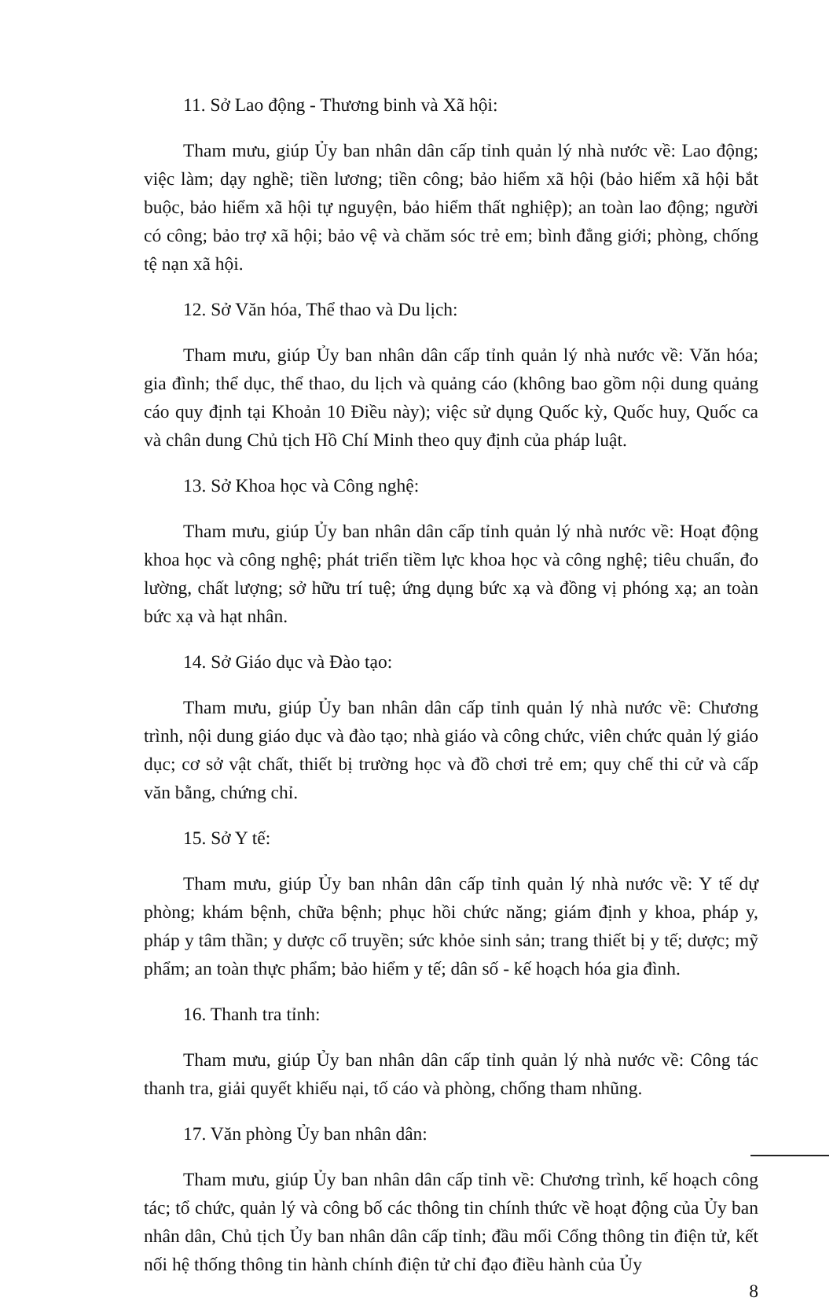11. Sở Lao động - Thương binh và Xã hội:
Tham mưu, giúp Ủy ban nhân dân cấp tỉnh quản lý nhà nước về: Lao động; việc làm; dạy nghề; tiền lương; tiền công; bảo hiểm xã hội (bảo hiểm xã hội bắt buộc, bảo hiểm xã hội tự nguyện, bảo hiểm thất nghiệp); an toàn lao động; người có công; bảo trợ xã hội; bảo vệ và chăm sóc trẻ em; bình đẳng giới; phòng, chống tệ nạn xã hội.
12. Sở Văn hóa, Thể thao và Du lịch:
Tham mưu, giúp Ủy ban nhân dân cấp tỉnh quản lý nhà nước về: Văn hóa; gia đình; thể dục, thể thao, du lịch và quảng cáo (không bao gồm nội dung quảng cáo quy định tại Khoản 10 Điều này); việc sử dụng Quốc kỳ, Quốc huy, Quốc ca và chân dung Chủ tịch Hồ Chí Minh theo quy định của pháp luật.
13. Sở Khoa học và Công nghệ:
Tham mưu, giúp Ủy ban nhân dân cấp tỉnh quản lý nhà nước về: Hoạt động khoa học và công nghệ; phát triển tiềm lực khoa học và công nghệ; tiêu chuẩn, đo lường, chất lượng; sở hữu trí tuệ; ứng dụng bức xạ và đồng vị phóng xạ; an toàn bức xạ và hạt nhân.
14. Sở Giáo dục và Đào tạo:
Tham mưu, giúp Ủy ban nhân dân cấp tỉnh quản lý nhà nước về: Chương trình, nội dung giáo dục và đào tạo; nhà giáo và công chức, viên chức quản lý giáo dục; cơ sở vật chất, thiết bị trường học và đồ chơi trẻ em; quy chế thi cử và cấp văn bằng, chứng chỉ.
15. Sở Y tế:
Tham mưu, giúp Ủy ban nhân dân cấp tỉnh quản lý nhà nước về: Y tế dự phòng; khám bệnh, chữa bệnh; phục hồi chức năng; giám định y khoa, pháp y, pháp y tâm thần; y dược cổ truyền; sức khỏe sinh sản; trang thiết bị y tế; dược; mỹ phẩm; an toàn thực phẩm; bảo hiểm y tế; dân số - kế hoạch hóa gia đình.
16. Thanh tra tỉnh:
Tham mưu, giúp Ủy ban nhân dân cấp tỉnh quản lý nhà nước về: Công tác thanh tra, giải quyết khiếu nại, tố cáo và phòng, chống tham nhũng.
17. Văn phòng Ủy ban nhân dân:
Tham mưu, giúp Ủy ban nhân dân cấp tỉnh về: Chương trình, kế hoạch công tác; tổ chức, quản lý và công bố các thông tin chính thức về hoạt động của Ủy ban nhân dân, Chủ tịch Ủy ban nhân dân cấp tỉnh; đầu mối Cổng thông tin điện tử, kết nối hệ thống thông tin hành chính điện tử chỉ đạo điều hành của Ủy
8